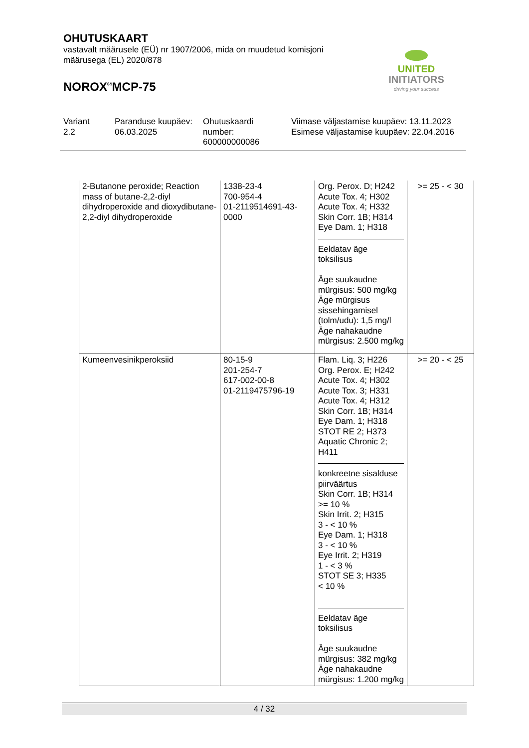OHUTUSKAART
vastavalt määrusele (EÜ) nr 1907/2006, mida on muudetud komisjoni määrusega (EL) 2020/878
NOROX<sup>®</sup>MCP-75
UNITED INITIATORS
driving your success
| Variant 2.2 | Paranduse kuupäev: 06.03.2025 | Ohutuskaardi number: 600000000086 | Viimase väljastamise kuupäev: 13.11.2023 Esimese väljastamise kuupäev: 22.04.2016 |
| 2-Butanone peroxide; Reaction mass of butane-2,2-diyl dihydroperoxide and dioxydibutane-2,2-diyl dihydroperoxide | 1338-23-4 700-954-4 01-2119514691-43-0000 | Org. Perox. D; H242 Acute Tox. 4; H302 Acute Tox. 4; H332 Skin Corr. 1B; H314 Eye Dam. 1; H318 Eeldatav äge toksilisus Äge suukaudne mürgisus: 500 mg/kg Äge mürgisus sissehingamisel (tolm/udu): 1,5 mg/l Äge nahakaudne mürgisus: 2.500 mg/kg | >= 25 - < 30 |
| Kumeenvesinikperoksiid | 80-15-9 201-254-7 617-002-00-8 01-2119475796-19 | Flam. Liq. 3; H226 Org. Perox. E; H242 Acute Tox. 4; H302 Acute Tox. 3; H331 Acute Tox. 4; H312 Skin Corr. 1B; H314 Eye Dam. 1; H318 STOT RE 2; H373 Aquatic Chronic 2; H411 konkreetne sisalduse piirväärtus Skin Corr. 1B; H314 >= 10 % Skin Irrit. 2; H315 3 - < 10 % Eye Dam. 1; H318 3 - < 10 % Eye Irrit. 2; H319 1 - < 3 % STOT SE 3; H335 < 10 % Eeldatav äge toksilisus Äge suukaudne mürgisus: 382 mg/kg Äge nahakaudne mürgisus: 1.200 mg/kg | >= 20 - < 25 |
4 / 32